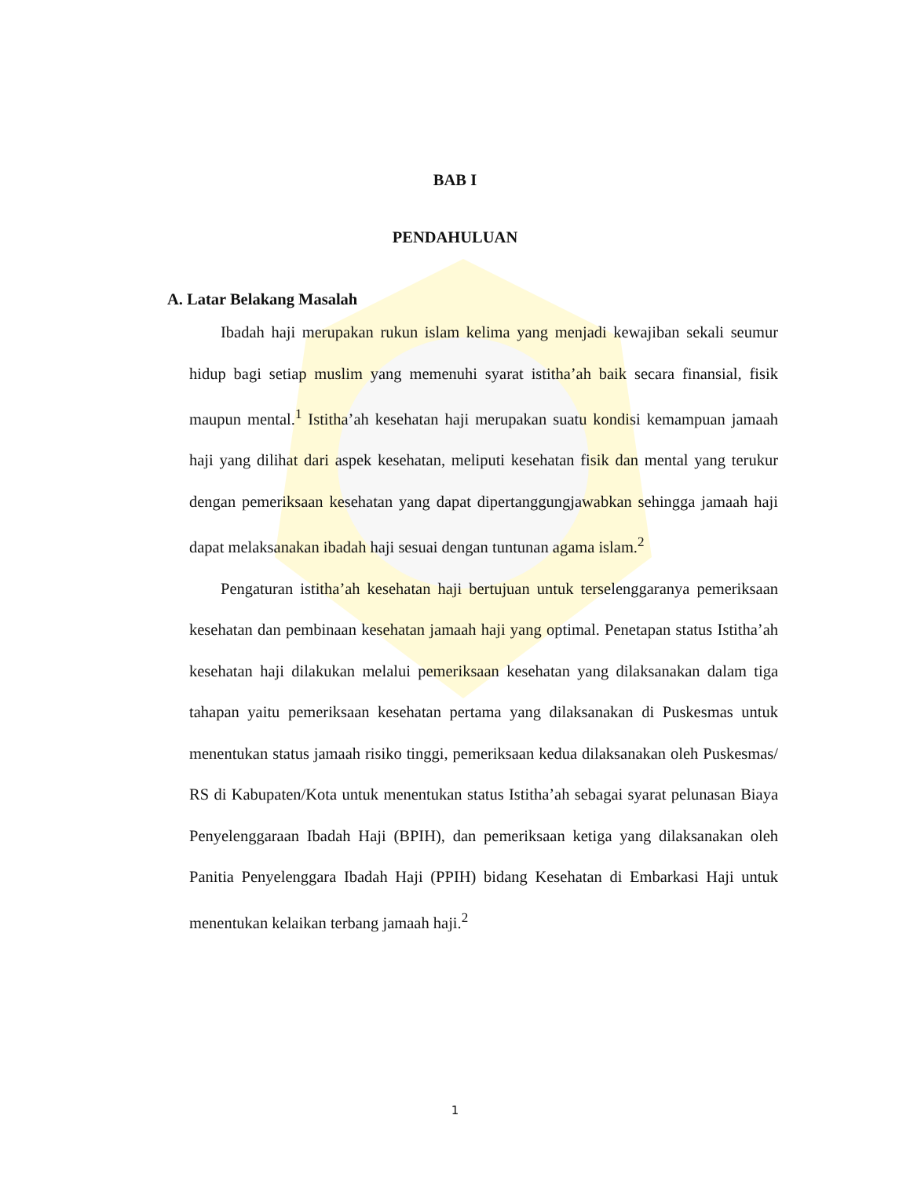BAB I
PENDAHULUAN
A. Latar Belakang Masalah
Ibadah haji merupakan rukun islam kelima yang menjadi kewajiban sekali seumur hidup bagi setiap muslim yang memenuhi syarat istitha’ah baik secara finansial, fisik maupun mental.<sup>1</sup> Istitha’ah kesehatan haji merupakan suatu kondisi kemampuan jamaah haji yang dilihat dari aspek kesehatan, meliputi kesehatan fisik dan mental yang terukur dengan pemeriksaan kesehatan yang dapat dipertanggungjawabkan sehingga jamaah haji dapat melaksanakan ibadah haji sesuai dengan tuntunan agama islam.<sup>2</sup>
Pengaturan istitha’ah kesehatan haji bertujuan untuk terselenggaranya pemeriksaan kesehatan dan pembinaan kesehatan jamaah haji yang optimal. Penetapan status Istitha’ah kesehatan haji dilakukan melalui pemeriksaan kesehatan yang dilaksanakan dalam tiga tahapan yaitu pemeriksaan kesehatan pertama yang dilaksanakan di Puskesmas untuk menentukan status jamaah risiko tinggi, pemeriksaan kedua dilaksanakan oleh Puskesmas/ RS di Kabupaten/Kota untuk menentukan status Istitha’ah sebagai syarat pelunasan Biaya Penyelenggaraan Ibadah Haji (BPIH), dan pemeriksaan ketiga yang dilaksanakan oleh Panitia Penyelenggara Ibadah Haji (PPIH) bidang Kesehatan di Embarkasi Haji untuk menentukan kelaikan terbang jamaah haji.<sup>2</sup>
1